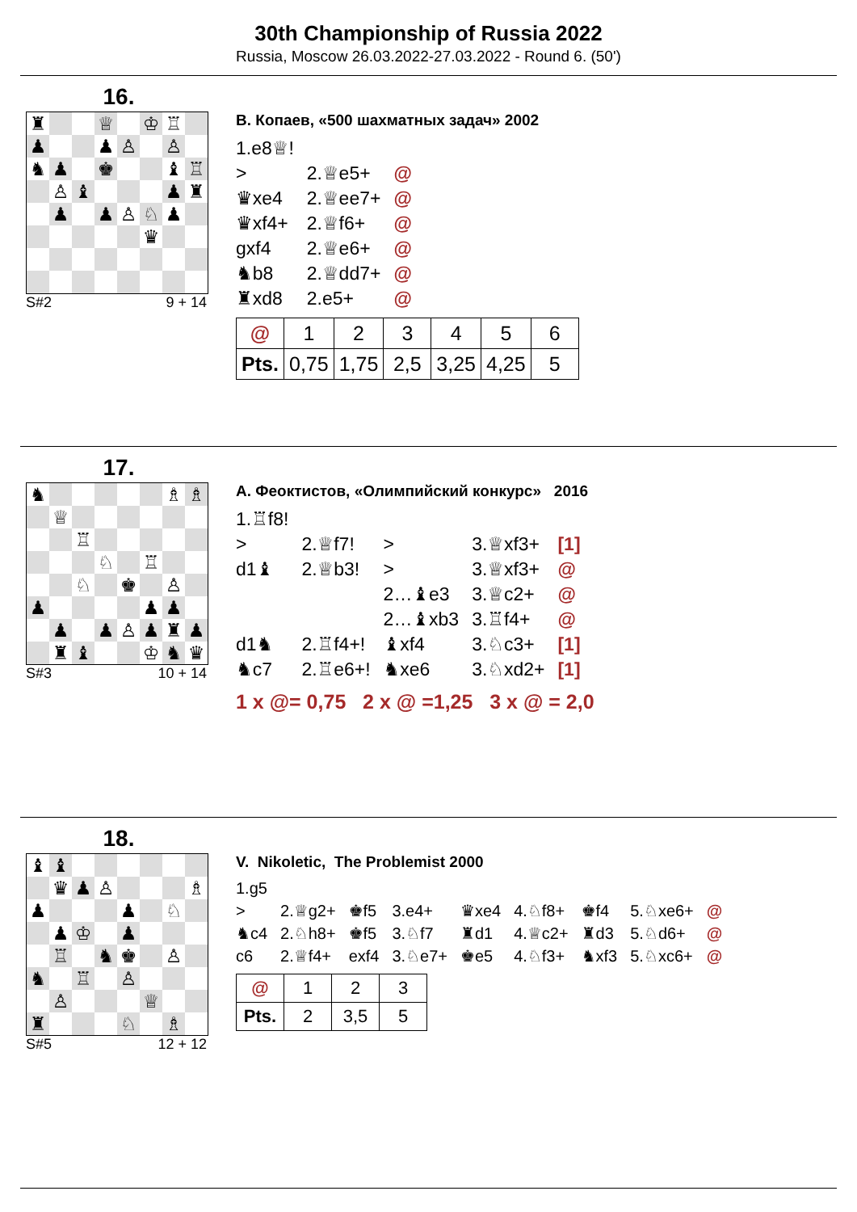30th Championship of Russia 2022
Russia, Moscow 26.03.2022-27.03.2022 - Round 6. (50')
16.
♜ ♕ ♔ ♖ ♟ ♟ ♙ ♙ ♞ ♟ ♚ ♝ ♖ ♙ ♝ ♟ ♜ ♟ ♟ ♙ ♘ ♟ ♛
S#2 9 + 14
В. Копаев, «500 шахматных задач» 2002
| 1.e8 ♕ ! | | |
| > | 2. ♕ e5+ | @ |
| ♛ xe4 | 2. ♕ ee7+ | @ |
| ♛ xf4+ | 2. ♕ f6+ | @ |
| gxf4 | 2. ♕ e6+ | @ |
| ♞ b8 | 2. ♕ dd7+ | @ |
| ♜ xd8 | 2.e5+ | @ |
| @ | 1 | 2 | 3 | 4 | 5 | 6 |
| Pts. | 0,75 | 1,75 | 2,5 | 3,25 | 4,25 | 5 |
17.
♞ ♗ ♗ ♕ ♖ ♘ ♖ ♘ ♚ ♙ ♟ ♟ ♟ ♟ ♟ ♙ ♟ ♜ ♟ ♜ ♝ ♔ ♞ ♛
S#3 10 + 14
А. Феоктистов, «Олимпийский конкурс» 2016
| 1. ♖ f8! | | | | |
| > | 2. ♕ f7! | > | 3. ♕ xf3+ | [1] |
| d1 ♝ | 2. ♕ b3! | > | 3. ♕ xf3+ | @ |
| | | 2… ♝ e3 | 3. ♕ c2+ | @ |
| | | 2… ♝ xb3 | 3. ♖ f4+ | @ |
| d1 ♞ | 2. ♖ f4+! | ♝ xf4 | 3. ♘ c3+ | [1] |
| ♞ c7 | 2. ♖ e6+! | ♞ xe6 | 3. ♘ xd2+ | [1] |
1 x @= 0,75 2 x @ =1,25 3 x @ = 2,0
18.
♝ ♝ ♛ ♟ ♙ ♗ ♟ ♟ ♘ ♟ ♔ ♟ ♖ ♞ ♚ ♙ ♞ ♖ ♙ ♙ ♕ ♜ ♘ ♗
S#5 12 + 12
V. Nikoletic, The Problemist 2000
| 1.g5 | | | | | | | | |
| > | 2. ♕ g2+ | ♚ f5 | 3.e4+ | ♛ xe4 | 4. ♘ f8+ | ♚ f4 | 5. ♘ xe6+ | @ |
| ♞ c4 | 2. ♘ h8+ | ♚ f5 | 3. ♘ f7 | ♜ d1 | 4. ♕ c2+ | ♜ d3 | 5. ♘ d6+ | @ |
| c6 | 2. ♕ f4+ | exf4 | 3. ♘ e7+ | ♚ e5 | 4. ♘ f3+ | ♞ xf3 | 5. ♘ xc6+ | @ |
| @ | 1 | 2 | 3 |
| Pts. | 2 | 3,5 | 5 |